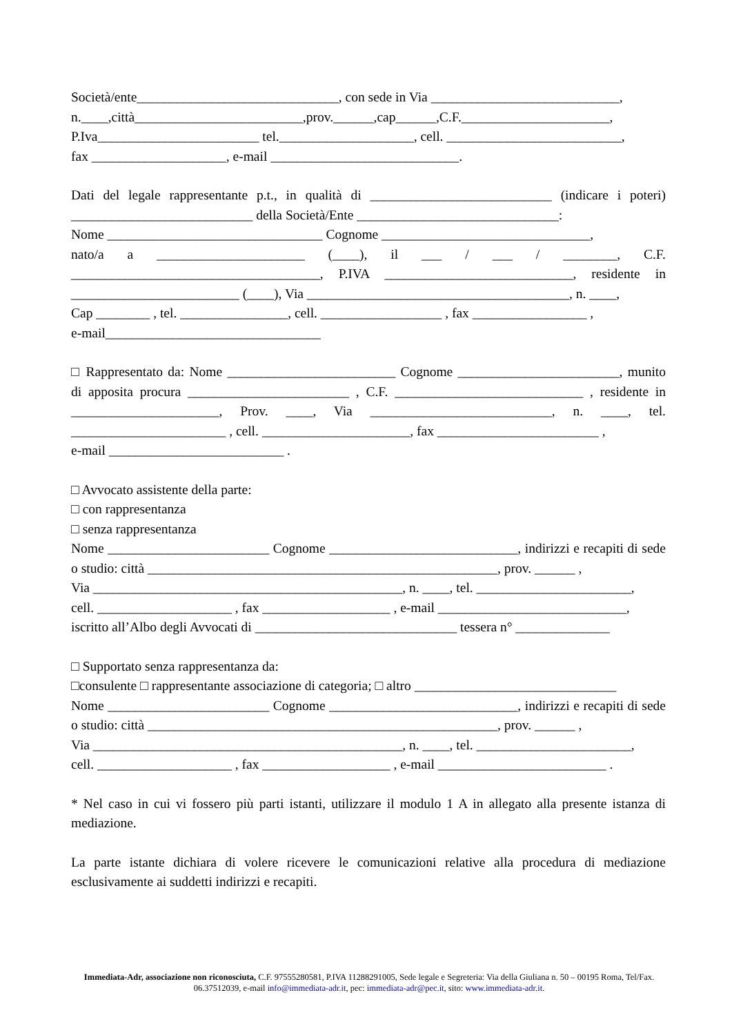Società/ente______________________________, con sede in Via ____________________________,
n.____,città_________________________,prov.______,cap______,C.F.______________________,
P.Iva________________________ tel.____________________, cell. __________________________,
fax ____________________, e-mail ____________________________.
Dati del legale rappresentante p.t., in qualità di ___________________________ (indicare i poteri) ___________________________ della Società/Ente ______________________________:
Nome ________________________________ Cognome _______________________________,
nato/a a ______________________ (____), il ___ / ___ / ________, C.F. _____________________________________, P.IVA ____________________________, residente in _________________________ (____), Via _______________________________________, n. ____,
Cap ________ , tel. ________________, cell. __________________ , fax _________________ ,
e-mail________________________________
□ Rappresentato da: Nome _________________________ Cognome ________________________, munito di apposita procura ________________________ , C.F. ____________________________ , residente in ______________________, Prov. ____, Via ___________________________, n. ____, tel. _______________________ , cell. ______________________, fax ________________________ ,
e-mail __________________________ .
□ Avvocato assistente della parte:
□ con rappresentanza
□ senza rappresentanza
Nome ________________________ Cognome ____________________________, indirizzi e recapiti di sede o studio: città ____________________________________________________, prov. ______ ,
Via ______________________________________________, n. ____, tel. _______________________,
cell. ____________________ , fax ___________________ , e-mail ____________________________,
iscritto all’Albo degli Avvocati di ______________________________ tessera n° ______________
□ Supportato senza rappresentanza da:
□consulente □ rappresentante associazione di categoria; □ altro ______________________________
Nome ________________________ Cognome ____________________________, indirizzi e recapiti di sede o studio: città ____________________________________________________, prov. ______ ,
Via ______________________________________________, n. ____, tel. _______________________,
cell. ____________________ , fax ___________________ , e-mail _________________________ .
* Nel caso in cui vi fossero più parti istanti, utilizzare il modulo 1 A in allegato alla presente istanza di mediazione.
La parte istante dichiara di volere ricevere le comunicazioni relative alla procedura di mediazione esclusivamente ai suddetti indirizzi e recapiti.
Immediata-Adr, associazione non riconosciuta, C.F. 97555280581, P.IVA 11288291005, Sede legale e Segreteria: Via della Giuliana n. 50 – 00195 Roma, Tel/Fax. 06.37512039, e-mail info@immediata-adr.it, pec: immediata-adr@pec.it, sito: www.immediata-adr.it.